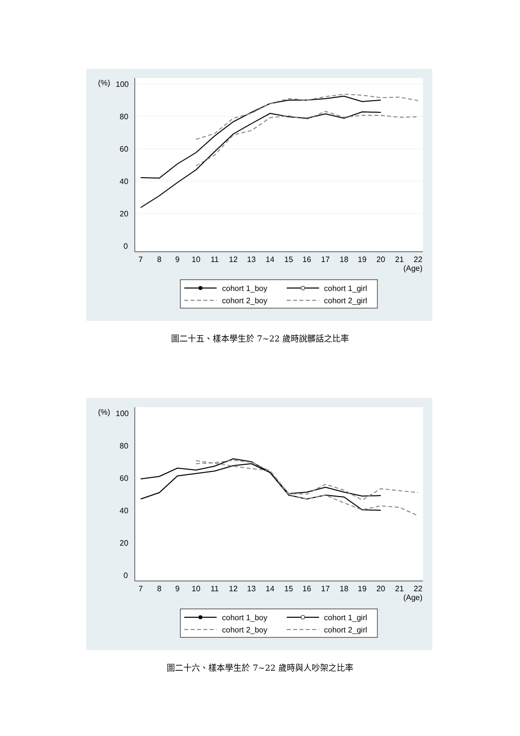(%)
100
80
60
40
20
0
7
8
9
10
11
12
13
14
15
16
17
18
19
20
21
22
(Age)
cohort 1_boy
cohort 1_girl
cohort 2_boy
cohort 2_girl
圖二十五、樣本學生於 7~22 歲時說髒話之比率
(%)
100
80
60
40
20
0
7
8
9
10
11
12
13
14
15
16
17
18
19
20
21
22
(Age)
cohort 1_boy
cohort 1_girl
cohort 2_boy
cohort 2_girl
圖二十六、樣本學生於 7~22 歲時與人吵架之比率